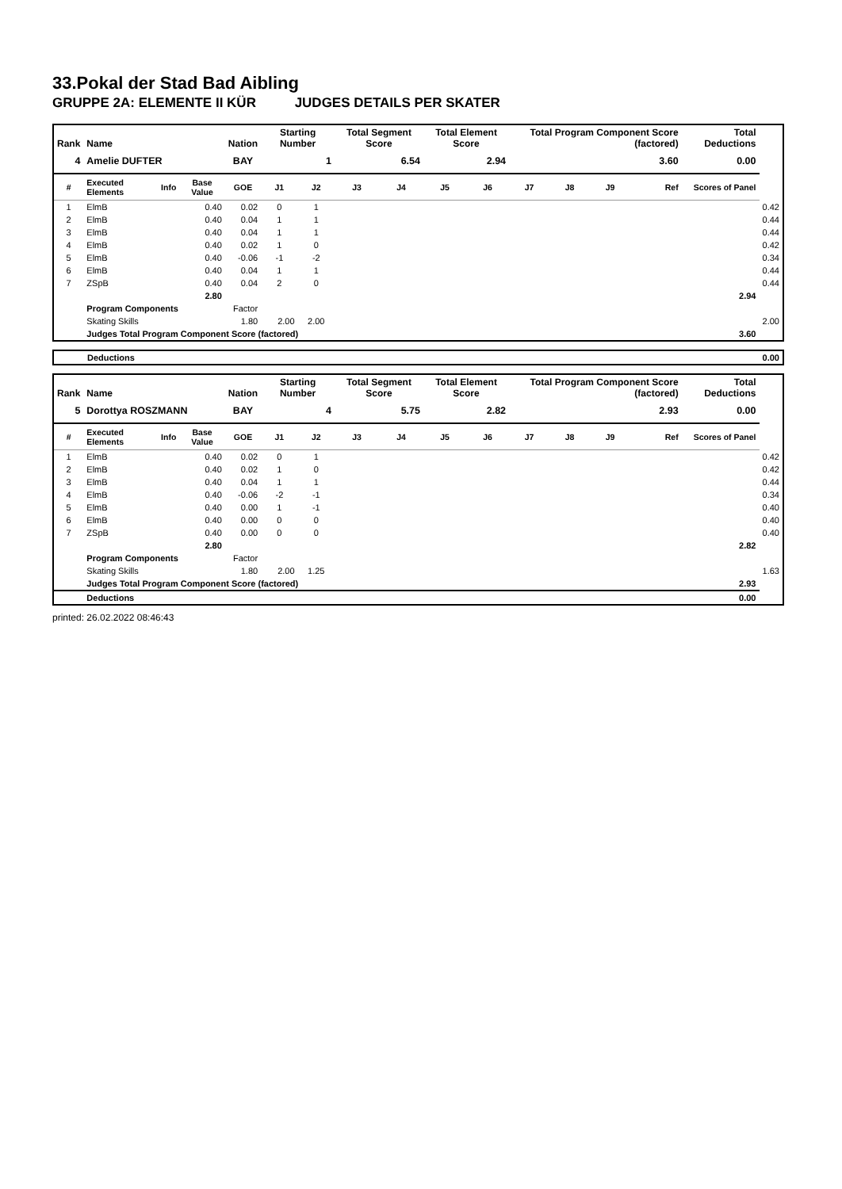33.Pokal der Stad Bad Aibling
GRUPPE 2A: ELEMENTE II KÜR JUDGES DETAILS PER SKATER
| Rank | Name | | | Nation | Starting Number | | Total Segment Score | | Total Element Score | | Total Program Component Score (factored) | | | | Total Deductions | |
| --- | --- | --- | --- | --- | --- | --- | --- | --- | --- | --- | --- | --- | --- | --- | --- | --- |
| 4 | Amelie DUFTER | | | BAY | 1 | | 6.54 | | 2.94 | | 3.60 | | | | 0.00 | |
| # | Executed Elements | Info | Base Value | GOE | J1 | J2 | J3 | J4 | J5 | J6 | J7 | J8 | J9 | Ref | Scores of Panel | |
| 1 | ElmB | | 0.40 | 0.02 | 0 | 1 | | | | | | | | | | 0.42 |
| 2 | ElmB | | 0.40 | 0.04 | 1 | 1 | | | | | | | | | | 0.44 |
| 3 | ElmB | | 0.40 | 0.04 | 1 | 1 | | | | | | | | | | 0.44 |
| 4 | ElmB | | 0.40 | 0.02 | 1 | 0 | | | | | | | | | | 0.42 |
| 5 | ElmB | | 0.40 | -0.06 | -1 | -2 | | | | | | | | | | 0.34 |
| 6 | ElmB | | 0.40 | 0.04 | 1 | 1 | | | | | | | | | | 0.44 |
| 7 | ZSpB | | 0.40 | 0.04 | 2 | 0 | | | | | | | | | | 0.44 |
| | | | 2.80 | | | | | | | | | | | | 2.94 | |
| | Program Components | | | Factor | | | | | | | | | | | | |
| | Skating Skills | | | 1.80 | 2.00 | 2.00 | | | | | | | | | | 2.00 |
| | Judges Total Program Component Score (factored) | | | | | | | | | | | | | | 3.60 | |
| | Deductions | 0.00 |
| Rank | Name | | | Nation | Starting Number | | Total Segment Score | | Total Element Score | | Total Program Component Score (factored) | | | | Total Deductions | |
| --- | --- | --- | --- | --- | --- | --- | --- | --- | --- | --- | --- | --- | --- | --- | --- | --- |
| 5 | Dorottya ROSZMANN | | | BAY | 4 | | 5.75 | | 2.82 | | 2.93 | | | | 0.00 | |
| # | Executed Elements | Info | Base Value | GOE | J1 | J2 | J3 | J4 | J5 | J6 | J7 | J8 | J9 | Ref | Scores of Panel | |
| 1 | ElmB | | 0.40 | 0.02 | 0 | 1 | | | | | | | | | | 0.42 |
| 2 | ElmB | | 0.40 | 0.02 | 1 | 0 | | | | | | | | | | 0.42 |
| 3 | ElmB | | 0.40 | 0.04 | 1 | 1 | | | | | | | | | | 0.44 |
| 4 | ElmB | | 0.40 | -0.06 | -2 | -1 | | | | | | | | | | 0.34 |
| 5 | ElmB | | 0.40 | 0.00 | 1 | -1 | | | | | | | | | | 0.40 |
| 6 | ElmB | | 0.40 | 0.00 | 0 | 0 | | | | | | | | | | 0.40 |
| 7 | ZSpB | | 0.40 | 0.00 | 0 | 0 | | | | | | | | | | 0.40 |
| | | | 2.80 | | | | | | | | | | | | 2.82 | |
| | Program Components | | | Factor | | | | | | | | | | | | |
| | Skating Skills | | | 1.80 | 2.00 | 1.25 | | | | | | | | | | 1.63 |
| | Judges Total Program Component Score (factored) | | | | | | | | | | | | | | 2.93 | |
| | Deductions | | | | | | | | | | | | | | 0.00 | |
printed: 26.02.2022 08:46:43